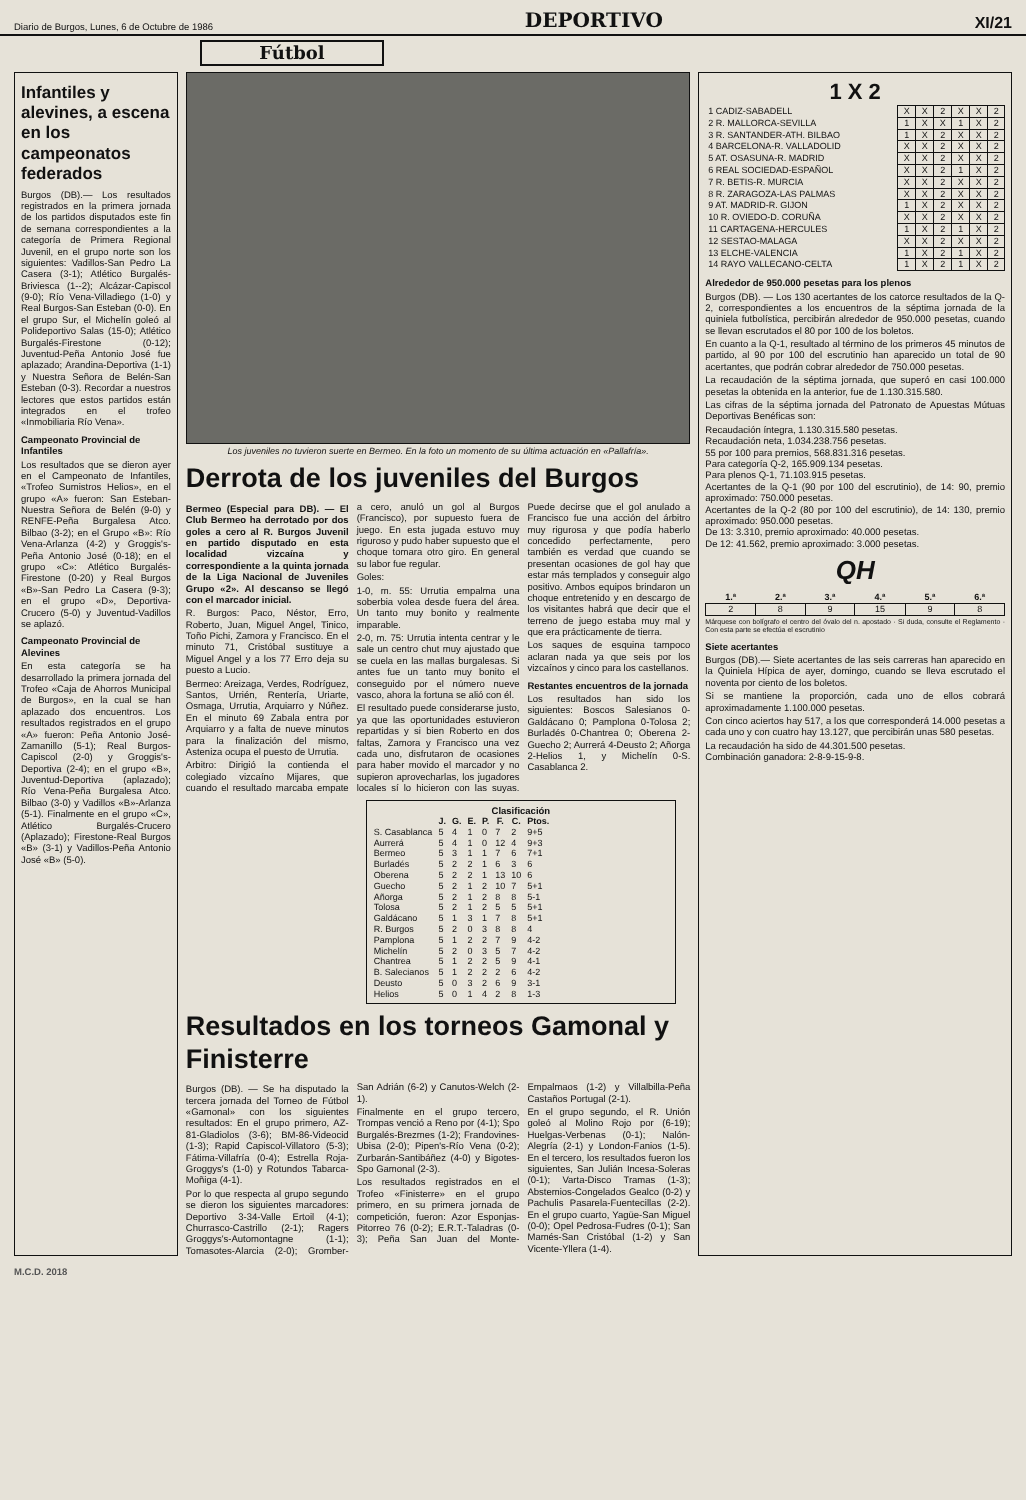Diario de Burgos, Lunes, 6 de Octubre de 1986 DEPORTIVO XI/21
Fútbol
Infantiles y alevines, a escena en los campeonatos federados
Burgos (DB).— Los resultados registrados en la primera jornada de los partidos disputados este fin de semana correspondientes a la categoría de Primera Regional Juvenil, en el grupo norte son los siguientes: Vadillos-San Pedro La Casera (3-1); Atlético Burgalés-Briviesca (1--2); Alcázar-Capiscol (9-0); Río Vena-Villadiego (1-0) y Real Burgos-San Esteban (0-0). En el grupo Sur, el Michelín goleó al Polideportivo Salas (15-0); Atlético Burgalés-Firestone (0-12); Juventud-Peña Antonio José fue aplazado; Arandina-Deportiva (1-1) y Nuestra Señora de Belén-San Esteban (0-3). Recordar a nuestros lectores que estos partidos están integrados en el trofeo «Inmobiliaria Río Vena».
Campeonato Provincial de Infantiles
Los resultados que se dieron ayer en el Campeonato de Infantiles, «Trofeo Sumistros Helios», en el grupo «A» fueron: San Esteban-Nuestra Señora de Belén (9-0) y RENFE-Peña Burgalesa Atco. Bilbao (3-2); en el Grupo «B»: Río Vena-Arlanza (4-2) y Groggis's-Peña Antonio José (0-18); en el grupo «C»: Atlético Burgalés-Firestone (0-20) y Real Burgos «B»-San Pedro La Casera (9-3); en el grupo «D», Deportiva-Crucero (5-0) y Juventud-Vadillos se aplazó.
Campeonato Provincial de Alevines
En esta categoría se ha desarrollado la primera jornada del Trofeo «Caja de Ahorros Municipal de Burgos», en la cual se han aplazado dos encuentros. Los resultados registrados en el grupo «A» fueron: Peña Antonio José-Zamanillo (5-1); Real Burgos-Capiscol (2-0) y Groggis's-Deportiva (2-4); en el grupo «B», Juventud-Deportiva (aplazado); Río Vena-Peña Burgalesa Atco. Bilbao (3-0) y Vadillos «B»-Arlanza (5-1). Finalmente en el grupo «C», Atlético Burgalés-Crucero (Aplazado); Firestone-Real Burgos «B» (3-1) y Vadillos-Peña Antonio José «B» (5-0).
Los juveniles no tuvieron suerte en Bermeo. En la foto un momento de su última actuación en «Pallafría».
Derrota de los juveniles del Burgos
Bermeo (Especial para DB). — El Club Bermeo ha derrotado por dos goles a cero al R. Burgos Juvenil en partido disputado en esta localidad vizcaína y correspondiente a la quinta jornada de la Liga Nacional de Juveniles Grupo «2». Al descanso se llegó con el marcador inicial.
R. Burgos: Paco, Néstor, Erro, Roberto, Juan, Miguel Angel, Tinico, Toño Pichi, Zamora y Francisco. En el minuto 71, Cristóbal sustituye a Miguel Angel y a los 77 Erro deja su puesto a Lucio.
Bermeo: Areizaga, Verdes, Rodríguez, Santos, Urrién, Rentería, Uriarte, Osmaga, Urrutia, Arquiarro y Núñez. En el minuto 69 Zabala entra por Arquiarro y a falta de nueve minutos para la finalización del mismo, Asteniza ocupa el puesto de Urrutia.
Arbitro: Dirigió la contienda el colegiado vizcaíno Mijares, que cuando el resultado marcaba empate a cero, anuló un gol al Burgos (Francisco), por supuesto fuera de juego. En esta jugada estuvo muy riguroso y pudo haber supuesto que el choque tomara otro giro. En general su labor fue regular.
Goles:
1-0, m. 55: Urrutia empalma una soberbia volea desde fuera del área. Un tanto muy bonito y realmente imparable.
2-0, m. 75: Urrutia intenta centrar y le sale un centro chut muy ajustado que se cuela en las mallas burgalesas. Si antes fue un tanto muy bonito el conseguido por el número nueve vasco, ahora la fortuna se alió con él.
El resultado puede considerarse justo, ya que las oportunidades estuvieron repartidas y si bien Roberto en dos faltas, Zamora y Francisco una vez cada uno, disfrutaron de ocasiones para haber movido el marcador y no supieron aprovecharlas, los jugadores locales sí lo hicieron con las suyas. Puede decirse que el gol anulado a Francisco fue una acción del árbitro muy rigurosa y que podía haberlo concedido perfectamente, pero también es verdad que cuando se presentan ocasiones de gol hay que estar más templados y conseguir algo positivo. Ambos equipos brindaron un choque entretenido y en descargo de los visitantes habrá que decir que el terreno de juego estaba muy mal y que era prácticamente de tierra.
Los saques de esquina tampoco aclaran nada ya que seis por los vizcaínos y cinco para los castellanos.
Restantes encuentros de la jornada
Los resultados han sido los siguientes: Boscos Salesianos 0-Galdácano 0; Pamplona 0-Tolosa 2; Burladés 0-Chantrea 0; Oberena 2-Guecho 2; Aurrerá 4-Deusto 2; Añorga 2-Helios 1, y Michelín 0-S. Casablanca 2.
Clasificación
| | J. | G. | E. | P. | F. | C. | Ptos. |
| --- | --- | --- | --- | --- | --- | --- | --- |
| S. Casablanca | 5 | 4 | 1 | 0 | 7 | 2 | 9+5 |
| Aurrerá | 5 | 4 | 1 | 0 | 12 | 4 | 9+3 |
| Bermeo | 5 | 3 | 1 | 1 | 7 | 6 | 7+1 |
| Burladés | 5 | 2 | 2 | 1 | 6 | 3 | 6 |
| Oberena | 5 | 2 | 2 | 1 | 13 | 10 | 6 |
| Guecho | 5 | 2 | 1 | 2 | 10 | 7 | 5+1 |
| Añorga | 5 | 2 | 1 | 2 | 8 | 8 | 5-1 |
| Tolosa | 5 | 2 | 1 | 2 | 5 | 5 | 5+1 |
| Galdácano | 5 | 1 | 3 | 1 | 7 | 8 | 5+1 |
| R. Burgos | 5 | 2 | 0 | 3 | 8 | 8 | 4 |
| Pamplona | 5 | 1 | 2 | 2 | 7 | 9 | 4-2 |
| Michelín | 5 | 2 | 0 | 3 | 5 | 7 | 4-2 |
| Chantrea | 5 | 1 | 2 | 2 | 5 | 9 | 4-1 |
| B. Salecianos | 5 | 1 | 2 | 2 | 2 | 6 | 4-2 |
| Deusto | 5 | 0 | 3 | 2 | 6 | 9 | 3-1 |
| Helios | 5 | 0 | 1 | 4 | 2 | 8 | 1-3 |
Resultados en los torneos Gamonal y Finisterre
Burgos (DB). — Se ha disputado la tercera jornada del Torneo de Fútbol «Gamonal» con los siguientes resultados: En el grupo primero, AZ-81-Gladiolos (3-6); BM-86-Videocid (1-3); Rapid Capiscol-Villatoro (5-3); Fátima-Villafría (0-4); Estrella Roja-Groggys's (1-0) y Rotundos Tabarca-Moñiga (4-1).
Por lo que respecta al grupo segundo se dieron los siguientes marcadores: Deportivo 3-34-Valle Ertoil (4-1); Churrasco-Castrillo (2-1); Ragers Groggys's-Automontagne (1-1); Tomasotes-Alarcia (2-0); Gromber-San Adrián (6-2) y Canutos-Welch (2-1).
Finalmente en el grupo tercero, Trompas venció a Reno por (4-1); Spo Burgalés-Brezmes (1-2); Frandovines-Ubisa (2-0); Pipen's-Río Vena (0-2); Zurbarán-Santibáñez (4-0) y Bigotes-Spo Gamonal (2-3).
Los resultados registrados en el Trofeo «Finisterre» en el grupo primero, en su primera jornada de competición, fueron: Azor Esponjas-Pitorreo 76 (0-2); E.R.T.-Taladras (0-3); Peña San Juan del Monte-Empalmaos (1-2) y Villalbilla-Peña Castaños Portugal (2-1).
En el grupo segundo, el R. Unión goleó al Molino Rojo por (6-19); Huelgas-Verbenas (0-1); Nalón-Alegría (2-1) y London-Fanios (1-5). En el tercero, los resultados fueron los siguientes, San Julián Incesa-Soleras (0-1); Varta-Disco Tramas (1-3); Abstemios-Congelados Gealco (0-2) y Pachulis Pasarela-Fuentecillas (2-2). En el grupo cuarto, Yagüe-San Miguel (0-0); Opel Pedrosa-Fudres (0-1); San Mamés-San Cristóbal (1-2) y San Vicente-Yllera (1-4).
1 X 2
| 1 CADIZ-SABADELL | X | X | 2 | X | X | 2 |
| 2 R. MALLORCA-SEVILLA | 1 | X | X | 1 | X | 2 |
| 3 R. SANTANDER-ATH. BILBAO | 1 | X | 2 | X | X | 2 |
| 4 BARCELONA-R. VALLADOLID | X | X | 2 | X | X | 2 |
| 5 AT. OSASUNA-R. MADRID | X | X | 2 | X | X | 2 |
| 6 REAL SOCIEDAD-ESPAÑOL | X | X | 2 | 1 | X | 2 |
| 7 R. BETIS-R. MURCIA | X | X | 2 | X | X | 2 |
| 8 R. ZARAGOZA-LAS PALMAS | X | X | 2 | X | X | 2 |
| 9 AT. MADRID-R. GIJON | 1 | X | 2 | X | X | 2 |
| 10 R. OVIEDO-D. CORUÑA | X | X | 2 | X | X | 2 |
| 11 CARTAGENA-HERCULES | 1 | X | 2 | 1 | X | 2 |
| 12 SESTAO-MALAGA | X | X | 2 | X | X | 2 |
| 13 ELCHE-VALENCIA | 1 | X | 2 | 1 | X | 2 |
| 14 RAYO VALLECANO-CELTA | 1 | X | 2 | 1 | X | 2 |
Alrededor de 950.000 pesetas para los plenos
Burgos (DB). — Los 130 acertantes de los catorce resultados de la Q-2, correspondientes a los encuentros de la séptima jornada de la quiniela futbolística, percibirán alrededor de 950.000 pesetas, cuando se llevan escrutados el 80 por 100 de los boletos.
En cuanto a la Q-1, resultado al término de los primeros 45 minutos de partido, al 90 por 100 del escrutinio han aparecido un total de 90 acertantes, que podrán cobrar alrededor de 750.000 pesetas.
La recaudación de la séptima jornada, que superó en casi 100.000 pesetas la obtenida en la anterior, fue de 1.130.315.580.
Las cifras de la séptima jornada del Patronato de Apuestas Mútuas Deportivas Benéficas son:
Recaudación íntegra, 1.130.315.580 pesetas.
Recaudación neta, 1.034.238.756 pesetas.
55 por 100 para premios, 568.831.316 pesetas.
Para categoría Q-2, 165.909.134 pesetas.
Para plenos Q-1, 71.103.915 pesetas.
Acertantes de la Q-1 (90 por 100 del escrutinio), de 14: 90, premio aproximado: 750.000 pesetas.
Acertantes de la Q-2 (80 por 100 del escrutinio), de 14: 130, premio aproximado: 950.000 pesetas.
De 13: 3.310, premio aproximado: 40.000 pesetas.
De 12: 41.562, premio aproximado: 3.000 pesetas.
QH
| 1.ª | 2.ª | 3.ª | 4.ª | 5.ª | 6.ª |
| --- | --- | --- | --- | --- | --- |
| 2 | 8 | 9 | 15 | 9 | 8 |
Márquese con bolígrafo el centro del óvalo del n. apostado · Si duda, consulte el Reglamento · Con esta parte se efectúa el escrutinio
Siete acertantes
Burgos (DB).— Siete acertantes de las seis carreras han aparecido en la Quiniela Hípica de ayer, domingo, cuando se lleva escrutado el noventa por ciento de los boletos.
Si se mantiene la proporción, cada uno de ellos cobrará aproximadamente 1.100.000 pesetas.
Con cinco aciertos hay 517, a los que corresponderá 14.000 pesetas a cada uno y con cuatro hay 13.127, que percibirán unas 580 pesetas.
La recaudación ha sido de 44.301.500 pesetas.
Combinación ganadora: 2-8-9-15-9-8.
M.C.D. 2018